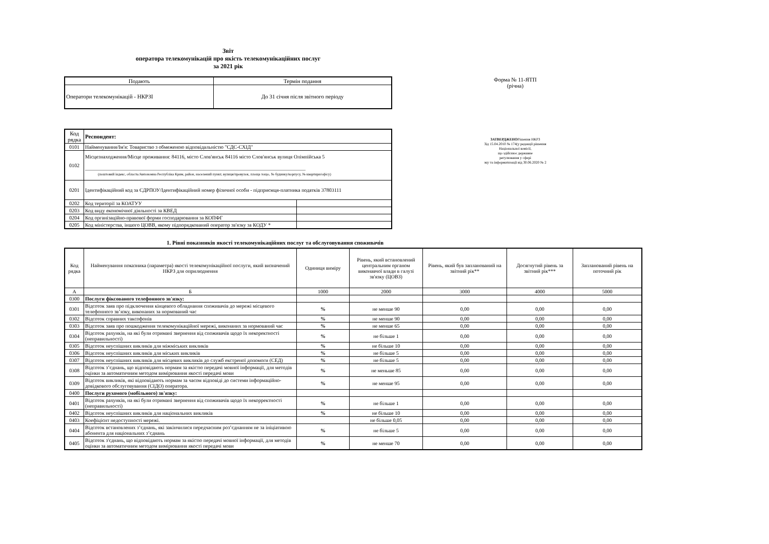Звіт
оператора телекомунікацій про якість телекомунікаційних послуг
за 2021 рік
| Подають | Термін подання |
| Оператори телекомунікацій - НКРЗІ | До 31 січня після звітного періоду |
| Код рядка | Респондент: | |
| 0101 | Найменування/Ім'я: Товариство з обмеженою відповідальністю "СДС-СХІД" | |
| 0102 | Місцезнаходження/Місце проживання: 84116, місто Слов'янськ 84116 місто Слов'янськ вулиця Олімпійська 5 ______________________________________________________________________________________ (поштовий індекс, область/Автономна Республіка Крим, район, населений пункт, вулиця/провулок, площа тощо, № будинку/корпусу, № квартири/офісу) | |
| 0201 | Ідентифікаційний код за ЄДРПОУ/Ідентифікаційний номер фізичної особи - підприємця-платника податків 37803111 | |
| 0202 | Код території за КОАТУУ | |
| 0203 | Код виду економічної діяльності за КВЕД | |
| 0204 | Код організаційно-правової форми господарювання за КОПФГ | |
| 0205 | Код міністерства, іншого ЦОВВ, якому підпорядкований оператор зв'язку за КОДУ * | |
Форма № 11-ЯТП
(річна)
ЗАТВЕРДЖЕНОРішення НКРЗ
Зід 15.04.2010 № 174(у редакції рішення
Національної комісії,
що здійснює державне
регулювання у сфері
зку та інформатизації від 30.06.2020 № 2
1. Рівні показників якості телекомунікаційних послуг та обслуговування споживачів
| Код рядка | Найменування показника (параметра) якості телекомунікаційної послуги, який визначений НКРЗ для оприлюднення | Одиниця виміру | Рівень, який встановлений центральним органом виконавчої влади в галузі зв'язку (ЦОВЗ) | Рівень, який був запланований на звітний рік** | Досягнутий рівень за звітний рік*** | Запланований рівень на поточний рік |
| --- | --- | --- | --- | --- | --- | --- |
| А | Б | 1000 | 2000 | 3000 | 4000 | 5000 |
| 0300 | Послуги фіксованого телефонного зв'язку: | | | | | |
| 0301 | Відсоток заяв про підключення кінцевого обладнання споживачів до мережі місцевого телефонного зв’язку, виконаних за нормований час | % | не менше 90 | 0,00 | 0,00 | 0,00 |
| 0302 | Відсоток справних таксофонів | % | не менше 90 | 0,00 | 0,00 | 0,00 |
| 0303 | Відсоток заяв про пошкодження телекомунікаційної мережі, виконаних за нормований час | % | не менше 65 | 0,00 | 0,00 | 0,00 |
| 0304 | Відсоток рахунків, на які були отримані звернення від споживачів щодо їх некоректності (неправильності) | % | не більше 1 | 0,00 | 0,00 | 0,00 |
| 0305 | Відсоток неуспішних викликів для міжміських викликів | % | не більше 10 | 0,00 | 0,00 | 0,00 |
| 0306 | Відсоток неуспішних викликів для міських викликів | % | не більше 5 | 0,00 | 0,00 | 0,00 |
| 0307 | Відсоток неуспішних викликів для місцевих викликів до служб екстреної допомоги (СЕД) | % | не більше 5 | 0,00 | 0,00 | 0,00 |
| 0308 | Відсоток з’єднань, що відповідають нормам за якістю передачі мовної інформації, для методів оцінки за автоматичним методом вимірювання якості передачі мови | % | не меньше 85 | 0,00 | 0,00 | 0,00 |
| 0309 | Відсоток викликів, які відповідають нормам за часом відповіді до системи інформаційно-довідкового обслуговування (СІДО) оператора. | % | не менше 95 | 0,00 | 0,00 | 0,00 |
| 0400 | Послуги рухомого (мобільного) зв'язку: | | | | | |
| 0401 | Відсоток рахунків, на які були отримані звернення від споживачів щодо їх некорректності (неправильності) | % | не більше 1 | 0,00 | 0,00 | 0,00 |
| 0402 | Відсоток неуспішних викликів для національних викликів | % | не більше 10 | 0,00 | 0,00 | 0,00 |
| 0403 | Коефіцієнт недоступності мережі. | | не більше 0,05 | 0,00 | 0,00 | 0,00 |
| 0404 | Відсоток встановлених з’єднань, які закінчилися передчасним роз’єднанням не за ініціативою абонента для національних з’єднань | % | не більше 5 | 0,00 | 0,00 | 0,00 |
| 0405 | Відсоток з'єднань, що відповідають нормам за якістю передачі мовної інформації, для методів оцінки за автоматичним методом вимірювання якості передачі мови | % | не менше 70 | 0,00 | 0,00 | 0,00 |